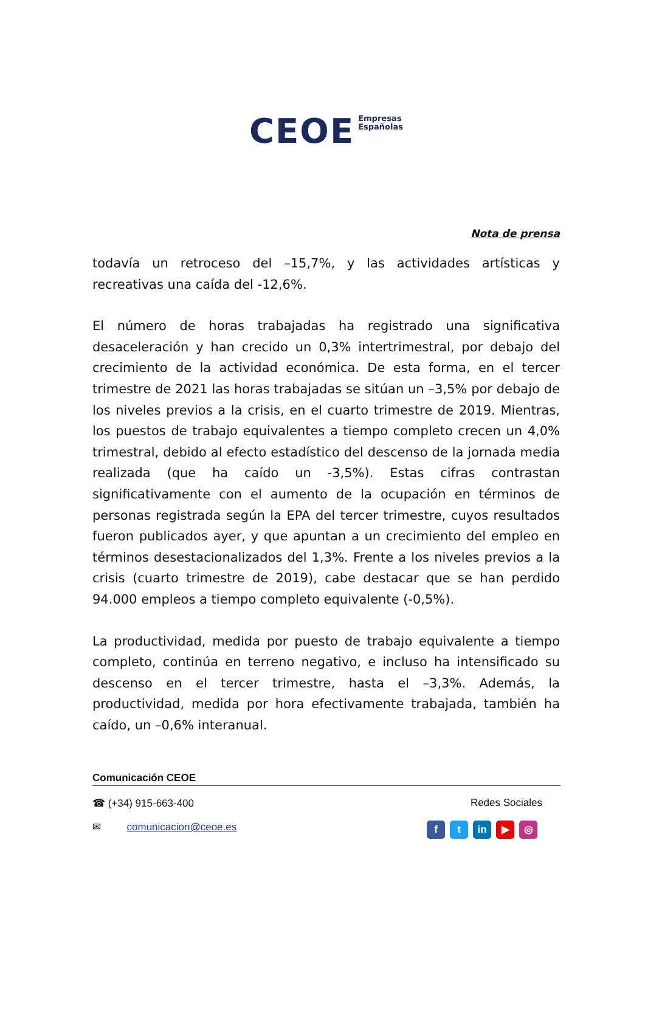CEOE Empresas
Españolas
Nota de prensa
todavía un retroceso del –15,7%, y las actividades artísticas y recreativas una caída del -12,6%.
El número de horas trabajadas ha registrado una significativa desaceleración y han crecido un 0,3% intertrimestral, por debajo del crecimiento de la actividad económica. De esta forma, en el tercer trimestre de 2021 las horas trabajadas se sitúan un –3,5% por debajo de los niveles previos a la crisis, en el cuarto trimestre de 2019. Mientras, los puestos de trabajo equivalentes a tiempo completo crecen un 4,0% trimestral, debido al efecto estadístico del descenso de la jornada media realizada (que ha caído un -3,5%). Estas cifras contrastan significativamente con el aumento de la ocupación en términos de personas registrada según la EPA del tercer trimestre, cuyos resultados fueron publicados ayer, y que apuntan a un crecimiento del empleo en términos desestacionalizados del 1,3%. Frente a los niveles previos a la crisis (cuarto trimestre de 2019), cabe destacar que se han perdido 94.000 empleos a tiempo completo equivalente (-0,5%).
La productividad, medida por puesto de trabajo equivalente a tiempo completo, continúa en terreno negativo, e incluso ha intensificado su descenso en el tercer trimestre, hasta el –3,3%. Además, la productividad, medida por hora efectivamente trabajada, también ha caído, un –0,6% interanual.
Comunicación CEOE
☎ (+34) 915-663-400 Redes Sociales
✉ comunicacion@ceoe.es f t in ▶ ◎